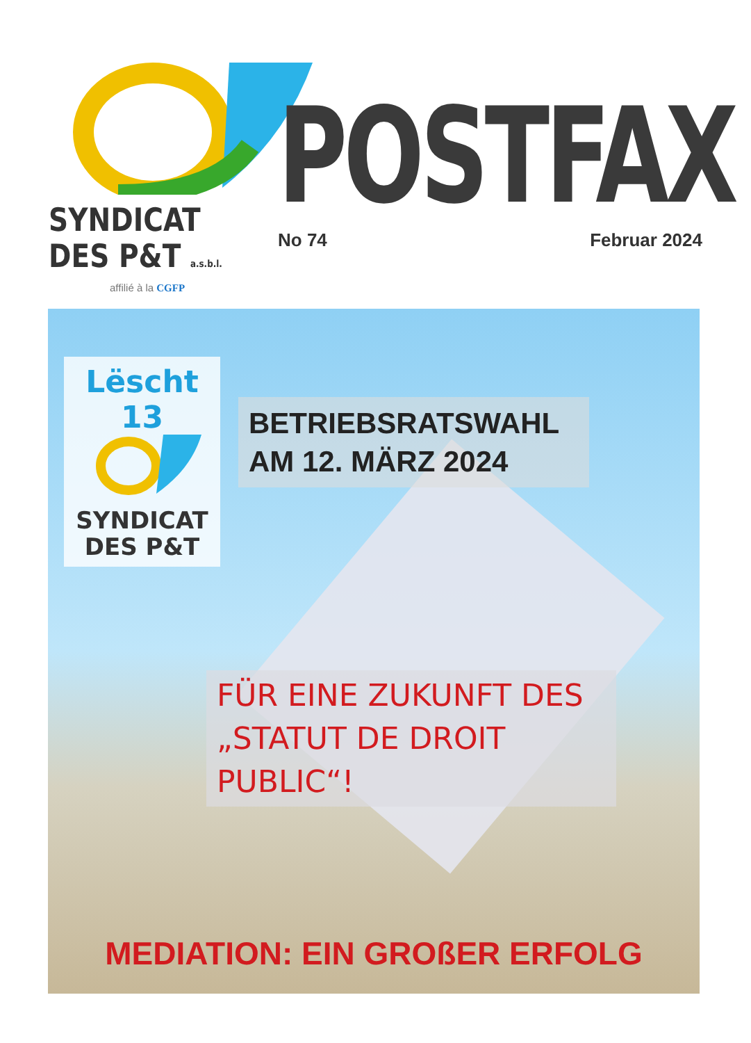SYNDICAT
DES P&T a.s.b.l.
affilié à la CGFP
POSTFAX
No 74 Februar 2024
Lëscht 13
SYNDICAT
DES P&T
BETRIEBSRATSWAHL
AM 12. MÄRZ 2024
FÜR EINE ZUKUNFT DES
„STATUT DE DROIT PUBLIC“!
MEDIATION: EIN GROßER ERFOLG